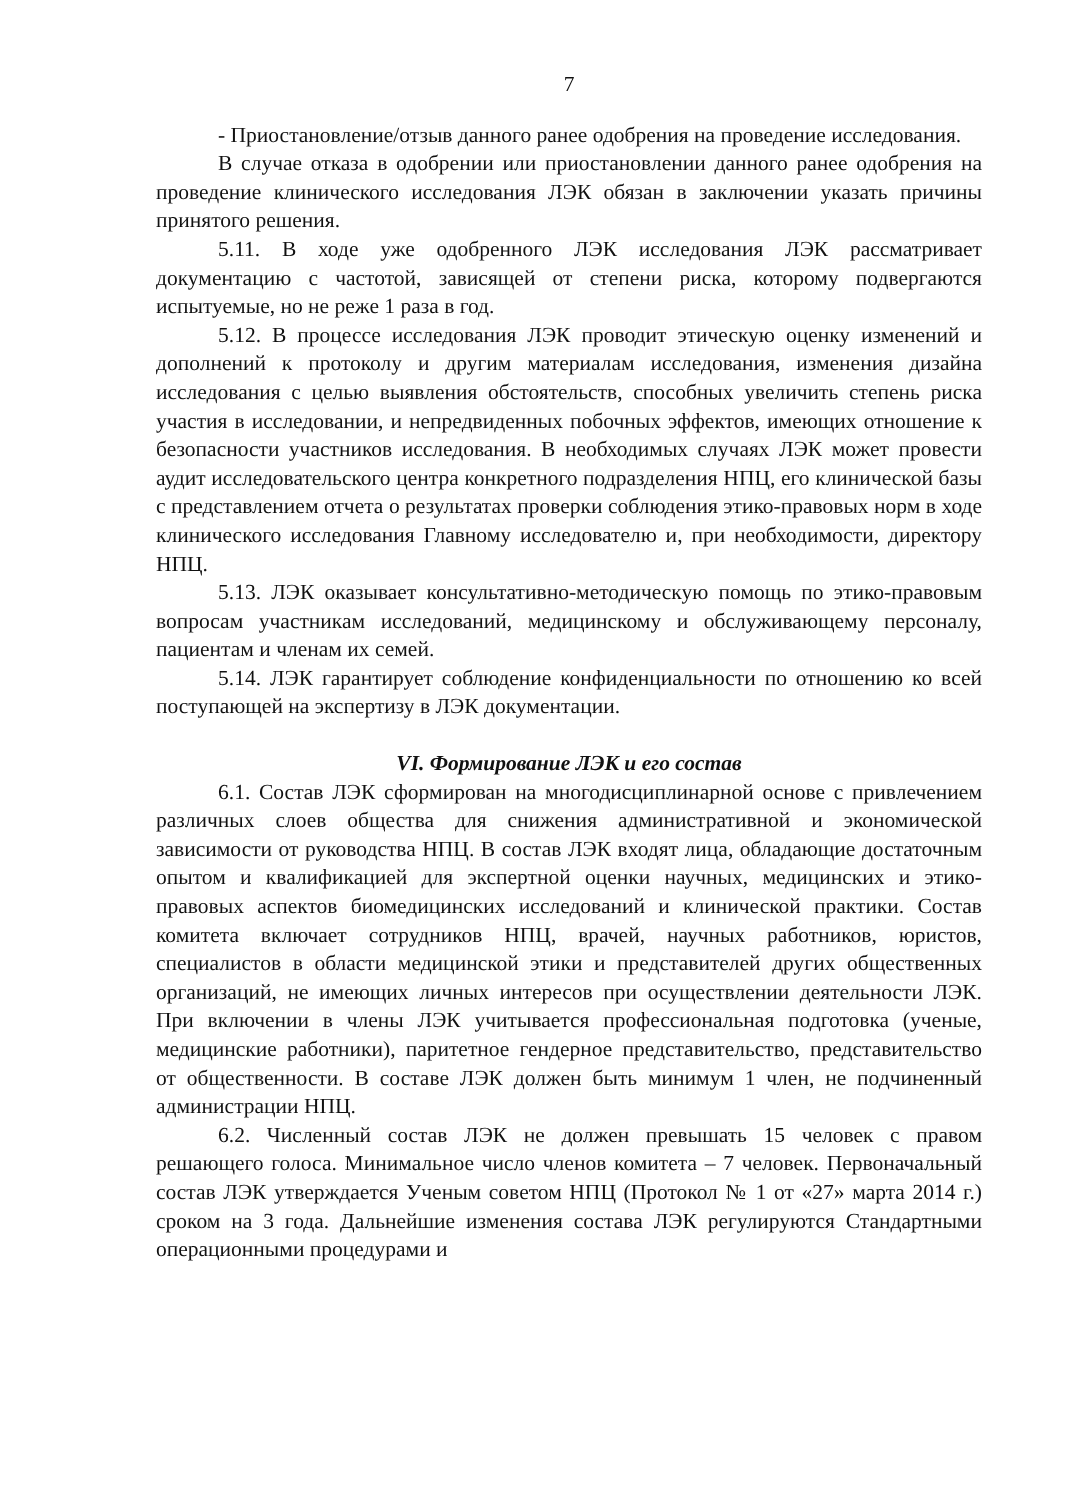7
- Приостановление/отзыв данного ранее одобрения на проведение исследования.
В случае отказа в одобрении или приостановлении данного ранее одобрения на проведение клинического исследования ЛЭК обязан в заключении указать причины принятого решения.
5.11. В ходе уже одобренного ЛЭК исследования ЛЭК рассматривает документацию с частотой, зависящей от степени риска, которому подвергаются испытуемые, но не реже 1 раза в год.
5.12. В процессе исследования ЛЭК проводит этическую оценку изменений и дополнений к протоколу и другим материалам исследования, изменения дизайна исследования с целью выявления обстоятельств, способных увеличить степень риска участия в исследовании, и непредвиденных побочных эффектов, имеющих отношение к безопасности участников исследования. В необходимых случаях ЛЭК может провести аудит исследовательского центра конкретного подразделения НПЦ, его клинической базы с представлением отчета о результатах проверки соблюдения этико-правовых норм в ходе клинического исследования Главному исследователю и, при необходимости, директору НПЦ.
5.13. ЛЭК оказывает консультативно-методическую помощь по этико-правовым вопросам участникам исследований, медицинскому и обслуживающему персоналу, пациентам и членам их семей.
5.14. ЛЭК гарантирует соблюдение конфиденциальности по отношению ко всей поступающей на экспертизу в ЛЭК документации.
VI. Формирование ЛЭК и его состав
6.1. Состав ЛЭК сформирован на многодисциплинарной основе с привлечением различных слоев общества для снижения административной и экономической зависимости от руководства НПЦ. В состав ЛЭК входят лица, обладающие достаточным опытом и квалификацией для экспертной оценки научных, медицинских и этико-правовых аспектов биомедицинских исследований и клинической практики. Состав комитета включает сотрудников НПЦ, врачей, научных работников, юристов, специалистов в области медицинской этики и представителей других общественных организаций, не имеющих личных интересов при осуществлении деятельности ЛЭК. При включении в члены ЛЭК учитывается профессиональная подготовка (ученые, медицинские работники), паритетное гендерное представительство, представительство от общественности. В составе ЛЭК должен быть минимум 1 член, не подчиненный администрации НПЦ.
6.2. Численный состав ЛЭК не должен превышать 15 человек с правом решающего голоса. Минимальное число членов комитета – 7 человек. Первоначальный состав ЛЭК утверждается Ученым советом НПЦ (Протокол № 1 от «27» марта 2014 г.) сроком на 3 года. Дальнейшие изменения состава ЛЭК регулируются Стандартными операционными процедурами и